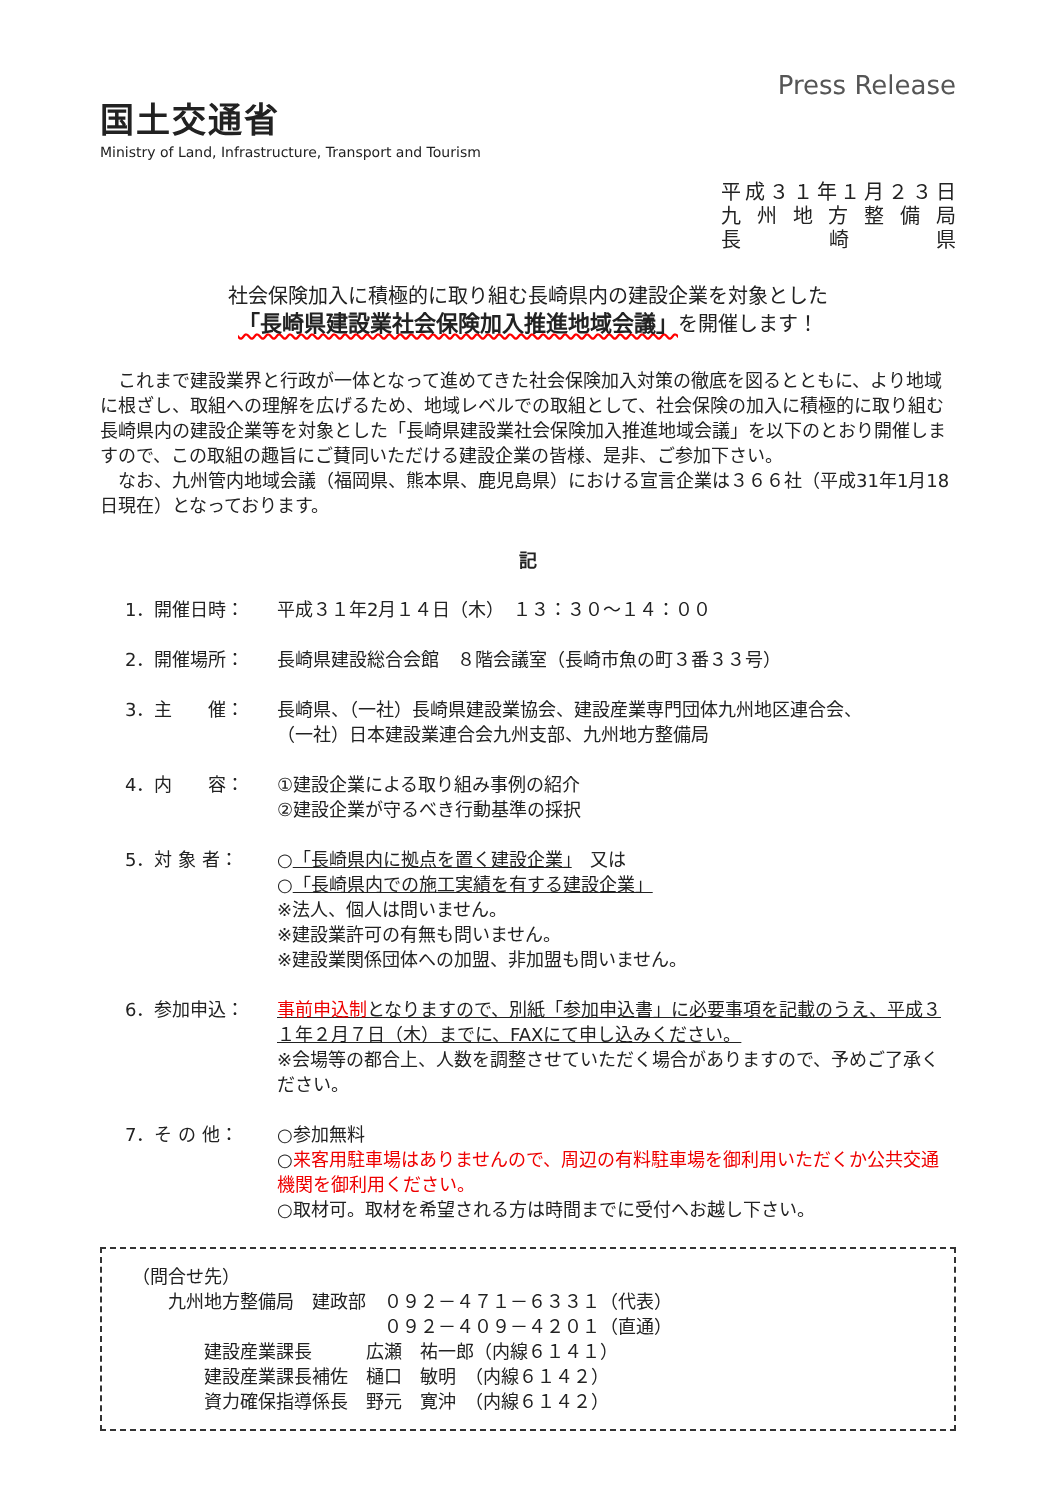国土交通省
Ministry of Land, Infrastructure, Transport and Tourism
Press Release
平成３１年１月２３日
九州地方整備局
長崎県
社会保険加入に積極的に取り組む長崎県内の建設企業を対象とした
「長崎県建設業社会保険加入推進地域会議」を開催します！
　これまで建設業界と行政が一体となって進めてきた社会保険加入対策の徹底を図るとともに、より地域に根ざし、取組への理解を広げるため、地域レベルでの取組として、社会保険の加入に積極的に取り組む長崎県内の建設企業等を対象とした「長崎県建設業社会保険加入推進地域会議」を以下のとおり開催しますので、この取組の趣旨にご賛同いただける建設企業の皆様、是非、ご参加下さい。
　なお、九州管内地域会議（福岡県、熊本県、鹿児島県）における宣言企業は３６６社（平成31年1月18日現在）となっております。
記
1．開催日時： 平成３１年2月１４日（木）　１３：３０～１４：００
2．開催場所： 長崎県建設総合会館　８階会議室（長崎市魚の町３番３３号）
3．主　　催： 長崎県、（一社）長崎県建設業協会、建設産業専門団体九州地区連合会、
（一社）日本建設業連合会九州支部、九州地方整備局
4．内　　容： ①建設企業による取り組み事例の紹介
②建設企業が守るべき行動基準の採択
5．対 象 者： ○「長崎県内に拠点を置く建設企業」　又は
○「長崎県内での施工実績を有する建設企業」
※法人、個人は問いません。
※建設業許可の有無も問いません。
※建設業関係団体への加盟、非加盟も問いません。
6．参加申込： 事前申込制となりますので、別紙「参加申込書」に必要事項を記載のうえ、平成３１年２月７日（木）までに、FAXにて申し込みください。
※会場等の都合上、人数を調整させていただく場合がありますので、予めご了承ください。
7．そ の 他： ○参加無料
○来客用駐車場はありませんので、周辺の有料駐車場を御利用いただくか公共交通機関を御利用ください。
○取材可。取材を希望される方は時間までに受付へお越し下さい。
（問合せ先）
　　九州地方整備局　建政部　０９２－４７１－６３３１（代表）
　　　　　　　　　　　　　　０９２－４０９－４２０１（直通）
　　　　建設産業課長　　　広瀬　祐一郎（内線６１４１）
　　　　建設産業課長補佐　樋口　敏明　（内線６１４２）
　　　　資力確保指導係長　野元　寛沖　（内線６１４２）